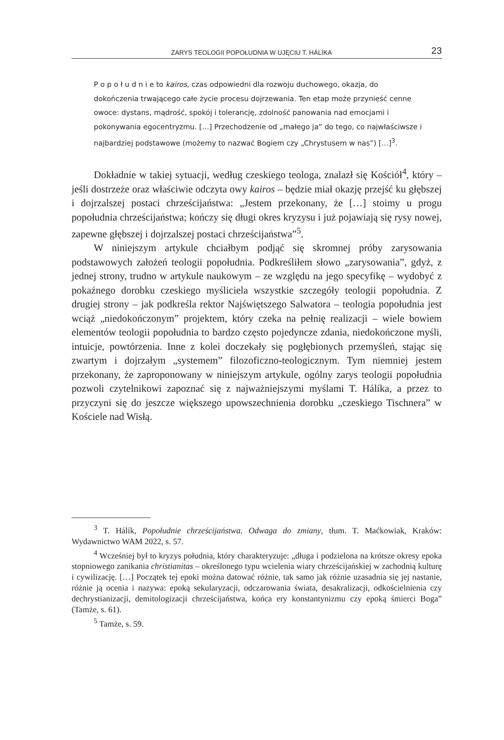ZARYS TEOLOGII POPOŁUDNIA W UJĘCIU T. HÁLÍKA 23
P o p o ł u d n i e to kairos, czas odpowiedni dla rozwoju duchowego, okazja, do dokończenia trwającego całe życie procesu dojrzewania. Ten etap może przynieść cenne owoce: dystans, mądrość, spokój i tolerancję, zdolność panowania nad emocjami i pokonywania egocentryzmu. […] Przechodzenie od „małego ja” do tego, co najwłaściwsze i najbardziej podstawowe (możemy to nazwać Bogiem czy „Chrystusem w nas”) […]<sup>3</sup>.
Dokładnie w takiej sytuacji, według czeskiego teologa, znalazł się Kościół<sup>4</sup>, który – jeśli dostrzeże oraz właściwie odczyta owy kairos – będzie miał okazję przejść ku głębszej i dojrzalszej postaci chrześcijaństwa: „Jestem przekonany, że […] stoimy u progu popołudnia chrześcijaństwa; kończy się długi okres kryzysu i już pojawiają się rysy nowej, zapewne głębszej i dojrzalszej postaci chrześcijaństwa”<sup>5</sup>.
W niniejszym artykule chciałbym podjąć się skromnej próby zarysowania podstawowych założeń teologii popołudnia. Podkreśliłem słowo „zarysowania”, gdyż, z jednej strony, trudno w artykule naukowym – ze względu na jego specyfikę – wydobyć z pokaźnego dorobku czeskiego myśliciela wszystkie szczegóły teologii popołudnia. Z drugiej strony – jak podkreśla rektor Najświętszego Salwatora – teologia popołudnia jest wciąż „niedokończonym” projektem, który czeka na pełnię realizacji – wiele bowiem elementów teologii popołudnia to bardzo często pojedyncze zdania, niedokończone myśli, intuicje, powtórzenia. Inne z kolei doczekały się pogłębionych przemyśleń, stając się zwartym i dojrzałym „systemem” filozoficzno-teologicznym. Tym niemniej jestem przekonany, że zaproponowany w niniejszym artykule, ogólny zarys teologii popołudnia pozwoli czytelnikowi zapoznać się z najważniejszymi myślami T. Hálíka, a przez to przyczyni się do jeszcze większego upowszechnienia dorobku „czeskiego Tischnera” w Kościele nad Wisłą.
<sup>3</sup> T. Hálík, Popołudnie chrześcijaństwa. Odwaga do zmiany, tłum. T. Maćkowiak, Kraków: Wydawnictwo WAM 2022, s. 57.
<sup>4</sup> Wcześniej był to kryzys południa, który charakteryzuje: „długa i podzielona na krótsze okresy epoka stopniowego zanikania christianitas – określonego typu wcielenia wiary chrześcijańskiej w zachodnią kulturę i cywilizację. […] Początek tej epoki można datować różnie, tak samo jak różnie uzasadnia się jej nastanie, różnie ją ocenia i nazywa: epoką sekularyzacji, odczarowania świata, desakralizacji, odkościelnienia czy dechrystianizacji, demitologizacji chrześcijaństwa, końca ery konstantynizmu czy epoką śmierci Boga” (Tamże, s. 61).
<sup>5</sup> Tamże, s. 59.